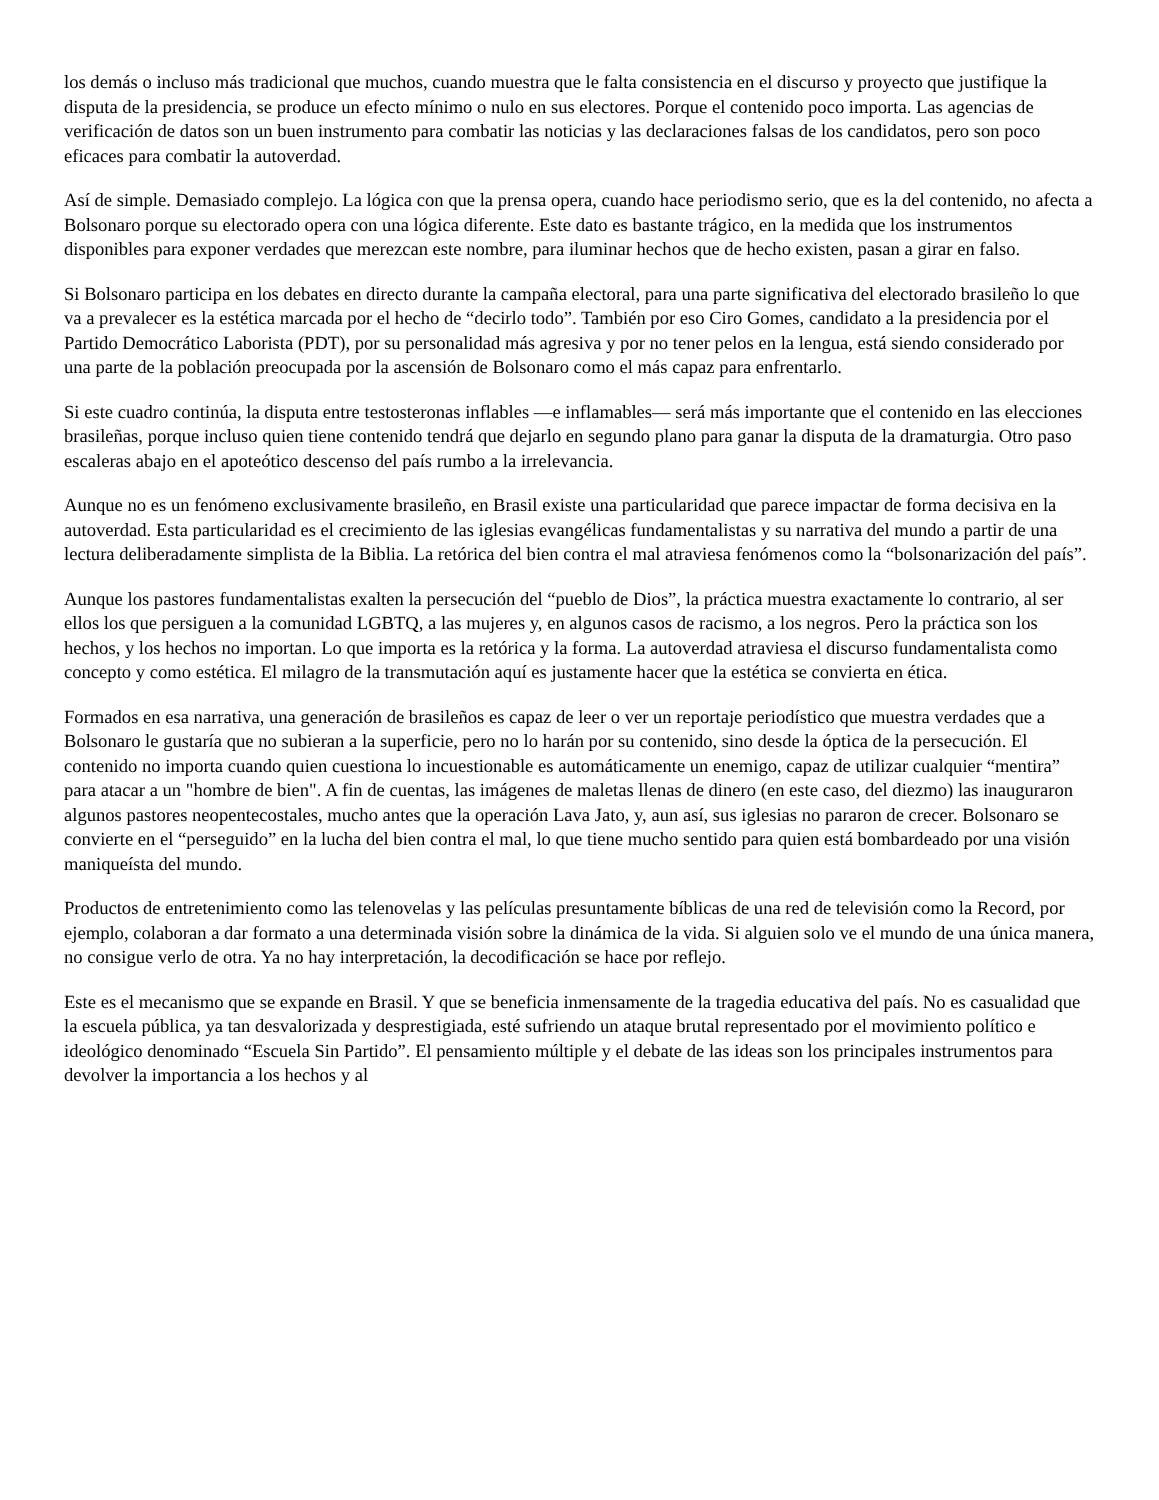los demás o incluso más tradicional que muchos, cuando muestra que le falta consistencia en el discurso y proyecto que justifique la disputa de la presidencia, se produce un efecto mínimo o nulo en sus electores. Porque el contenido poco importa. Las agencias de verificación de datos son un buen instrumento para combatir las noticias y las declaraciones falsas de los candidatos, pero son poco eficaces para combatir la autoverdad.
Así de simple. Demasiado complejo. La lógica con que la prensa opera, cuando hace periodismo serio, que es la del contenido, no afecta a Bolsonaro porque su electorado opera con una lógica diferente. Este dato es bastante trágico, en la medida que los instrumentos disponibles para exponer verdades que merezcan este nombre, para iluminar hechos que de hecho existen, pasan a girar en falso.
Si Bolsonaro participa en los debates en directo durante la campaña electoral, para una parte significativa del electorado brasileño lo que va a prevalecer es la estética marcada por el hecho de “decirlo todo”. También por eso Ciro Gomes, candidato a la presidencia por el Partido Democrático Laborista (PDT), por su personalidad más agresiva y por no tener pelos en la lengua, está siendo considerado por una parte de la población preocupada por la ascensión de Bolsonaro como el más capaz para enfrentarlo.
Si este cuadro continúa, la disputa entre testosteronas inflables —e inflamables— será más importante que el contenido en las elecciones brasileñas, porque incluso quien tiene contenido tendrá que dejarlo en segundo plano para ganar la disputa de la dramaturgia. Otro paso escaleras abajo en el apoteótico descenso del país rumbo a la irrelevancia.
Aunque no es un fenómeno exclusivamente brasileño, en Brasil existe una particularidad que parece impactar de forma decisiva en la autoverdad. Esta particularidad es el crecimiento de las iglesias evangélicas fundamentalistas y su narrativa del mundo a partir de una lectura deliberadamente simplista de la Biblia. La retórica del bien contra el mal atraviesa fenómenos como la “bolsonarización del país”.
Aunque los pastores fundamentalistas exalten la persecución del “pueblo de Dios”, la práctica muestra exactamente lo contrario, al ser ellos los que persiguen a la comunidad LGBTQ, a las mujeres y, en algunos casos de racismo, a los negros. Pero la práctica son los hechos, y los hechos no importan. Lo que importa es la retórica y la forma. La autoverdad atraviesa el discurso fundamentalista como concepto y como estética. El milagro de la transmutación aquí es justamente hacer que la estética se convierta en ética.
Formados en esa narrativa, una generación de brasileños es capaz de leer o ver un reportaje periodístico que muestra verdades que a Bolsonaro le gustaría que no subieran a la superficie, pero no lo harán por su contenido, sino desde la óptica de la persecución. El contenido no importa cuando quien cuestiona lo incuestionable es automáticamente un enemigo, capaz de utilizar cualquier “mentira” para atacar a un "hombre de bien". A fin de cuentas, las imágenes de maletas llenas de dinero (en este caso, del diezmo) las inauguraron algunos pastores neopentecostales, mucho antes que la operación Lava Jato, y, aun así, sus iglesias no pararon de crecer. Bolsonaro se convierte en el “perseguido” en la lucha del bien contra el mal, lo que tiene mucho sentido para quien está bombardeado por una visión maniqueísta del mundo.
Productos de entretenimiento como las telenovelas y las películas presuntamente bíblicas de una red de televisión como la Record, por ejemplo, colaboran a dar formato a una determinada visión sobre la dinámica de la vida. Si alguien solo ve el mundo de una única manera, no consigue verlo de otra. Ya no hay interpretación, la decodificación se hace por reflejo.
Este es el mecanismo que se expande en Brasil. Y que se beneficia inmensamente de la tragedia educativa del país. No es casualidad que la escuela pública, ya tan desvalorizada y desprestigiada, esté sufriendo un ataque brutal representado por el movimiento político e ideológico denominado “Escuela Sin Partido”. El pensamiento múltiple y el debate de las ideas son los principales instrumentos para devolver la importancia a los hechos y al